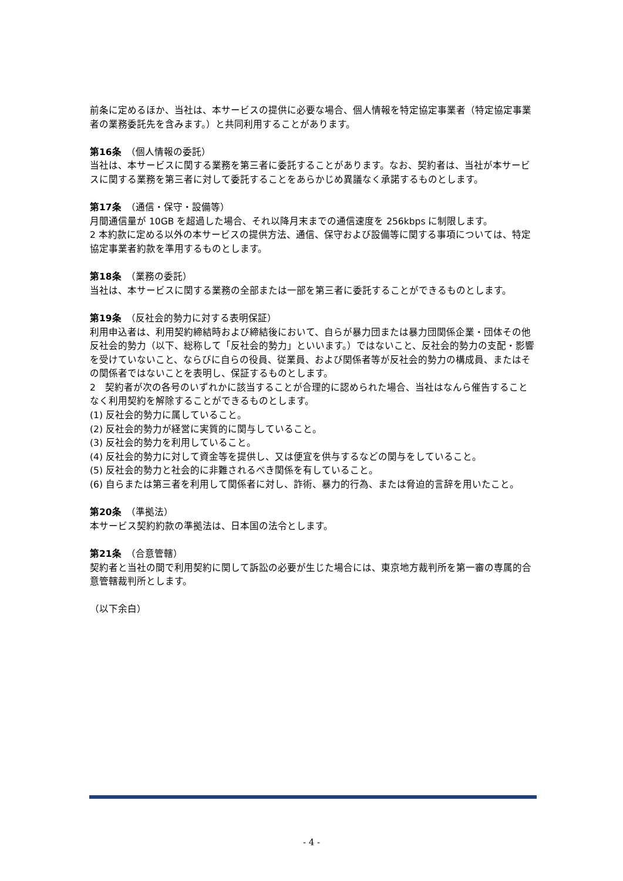前条に定めるほか、当社は、本サービスの提供に必要な場合、個人情報を特定協定事業者（特定協定事業者の業務委託先を含みます。）と共同利用することがあります。
第16条　（個人情報の委託）
当社は、本サービスに関する業務を第三者に委託することがあります。なお、契約者は、当社が本サービスに関する業務を第三者に対して委託することをあらかじめ異議なく承諾するものとします。
第17条　（通信・保守・設備等）
月間通信量が 10GB を超過した場合、それ以降月末までの通信速度を 256kbps に制限します。
2 本約款に定める以外の本サービスの提供方法、通信、保守および設備等に関する事項については、特定協定事業者約款を準用するものとします。
第18条　（業務の委託）
当社は、本サービスに関する業務の全部または一部を第三者に委託することができるものとします。
第19条　（反社会的勢力に対する表明保証）
利用申込者は、利用契約締結時および締結後において、自らが暴力団または暴力団関係企業・団体その他反社会的勢力（以下、総称して「反社会的勢力」といいます。）ではないこと、反社会的勢力の支配・影響を受けていないこと、ならびに自らの役員、従業員、および関係者等が反社会的勢力の構成員、またはその関係者ではないことを表明し、保証するものとします。
2　契約者が次の各号のいずれかに該当することが合理的に認められた場合、当社はなんら催告することなく利用契約を解除することができるものとします。
(1) 反社会的勢力に属していること。
(2) 反社会的勢力が経営に実質的に関与していること。
(3) 反社会的勢力を利用していること。
(4) 反社会的勢力に対して資金等を提供し、又は便宜を供与するなどの関与をしていること。
(5) 反社会的勢力と社会的に非難されるべき関係を有していること。
(6) 自らまたは第三者を利用して関係者に対し、詐術、暴力的行為、または脅迫的言辞を用いたこと。
第20条　（準拠法）
本サービス契約約款の準拠法は、日本国の法令とします。
第21条　（合意管轄）
契約者と当社の間で利用契約に関して訴訟の必要が生じた場合には、東京地方裁判所を第一審の専属的合意管轄裁判所とします。
（以下余白）
- 4 -